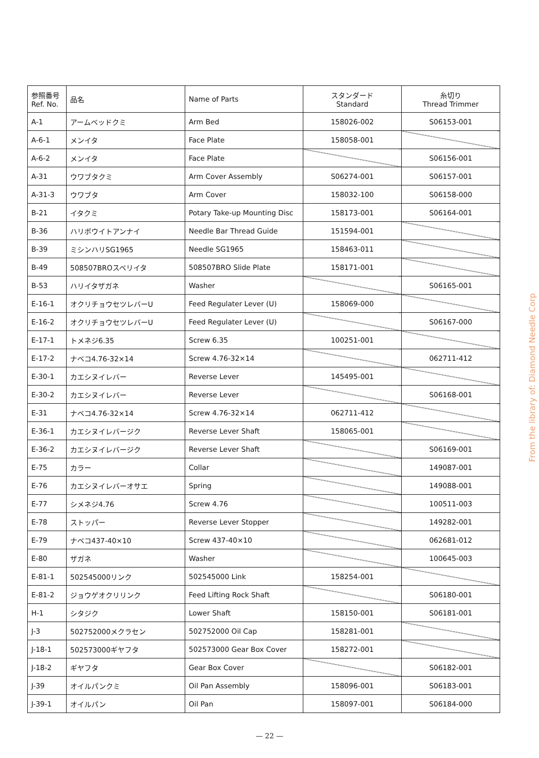| 参照番号 Ref. No. | 品名 | Name of Parts | スタンダード Standard | 糸切り Thread Trimmer |
| --- | --- | --- | --- | --- |
| A-1 | アームベッドクミ | Arm Bed | 158026-002 | S06153-001 |
| A-6-1 | メンイタ | Face Plate | 158058-001 | |
| A-6-2 | メンイタ | Face Plate | | S06156-001 |
| A-31 | ウワブタクミ | Arm Cover Assembly | S06274-001 | S06157-001 |
| A-31-3 | ウワブタ | Arm Cover | 158032-100 | S06158-000 |
| B-21 | イタクミ | Potary Take-up Mounting Disc | 158173-001 | S06164-001 |
| B-36 | ハリボウイトアンナイ | Needle Bar Thread Guide | 151594-001 | |
| B-39 | ミシンハリSG1965 | Needle SG1965 | 158463-011 | |
| B-49 | 508507BROスベリイタ | 508507BRO Slide Plate | 158171-001 | |
| B-53 | ハリイタザガネ | Washer | | S06165-001 |
| E-16-1 | オクリチョウセツレバーU | Feed Regulater Lever (U) | 158069-000 | |
| E-16-2 | オクリチョウセツレバーU | Feed Regulater Lever (U) | | S06167-000 |
| E-17-1 | トメネジ6.35 | Screw 6.35 | 100251-001 | |
| E-17-2 | ナベコ4.76-32×14 | Screw 4.76-32×14 | | 062711-412 |
| E-30-1 | カエシヌイレバー | Reverse Lever | 145495-001 | |
| E-30-2 | カエシヌイレバー | Reverse Lever | | S06168-001 |
| E-31 | ナベコ4.76-32×14 | Screw 4.76-32×14 | 062711-412 | |
| E-36-1 | カエシヌイレバージク | Reverse Lever Shaft | 158065-001 | |
| E-36-2 | カエシヌイレバージク | Reverse Lever Shaft | | S06169-001 |
| E-75 | カラー | Collar | | 149087-001 |
| E-76 | カエシヌイレバーオサエ | Spring | | 149088-001 |
| E-77 | シメネジ4.76 | Screw 4.76 | | 100511-003 |
| E-78 | ストッパー | Reverse Lever Stopper | | 149282-001 |
| E-79 | ナベコ437-40×10 | Screw 437-40×10 | | 062681-012 |
| E-80 | ザガネ | Washer | | 100645-003 |
| E-81-1 | 502545000リンク | 502545000 Link | 158254-001 | |
| E-81-2 | ジョウゲオクリリンク | Feed Lifting Rock Shaft | | S06180-001 |
| H-1 | シタジク | Lower Shaft | 158150-001 | S06181-001 |
| J-3 | 502752000メクラセン | 502752000 Oil Cap | 158281-001 | |
| J-18-1 | 502573000ギヤフタ | 502573000 Gear Box Cover | 158272-001 | |
| J-18-2 | ギヤフタ | Gear Box Cover | | S06182-001 |
| J-39 | オイルパンクミ | Oil Pan Assembly | 158096-001 | S06183-001 |
| J-39-1 | オイルパン | Oil Pan | 158097-001 | S06184-000 |
From the library of: Diamond Needle Corp
— 22 —